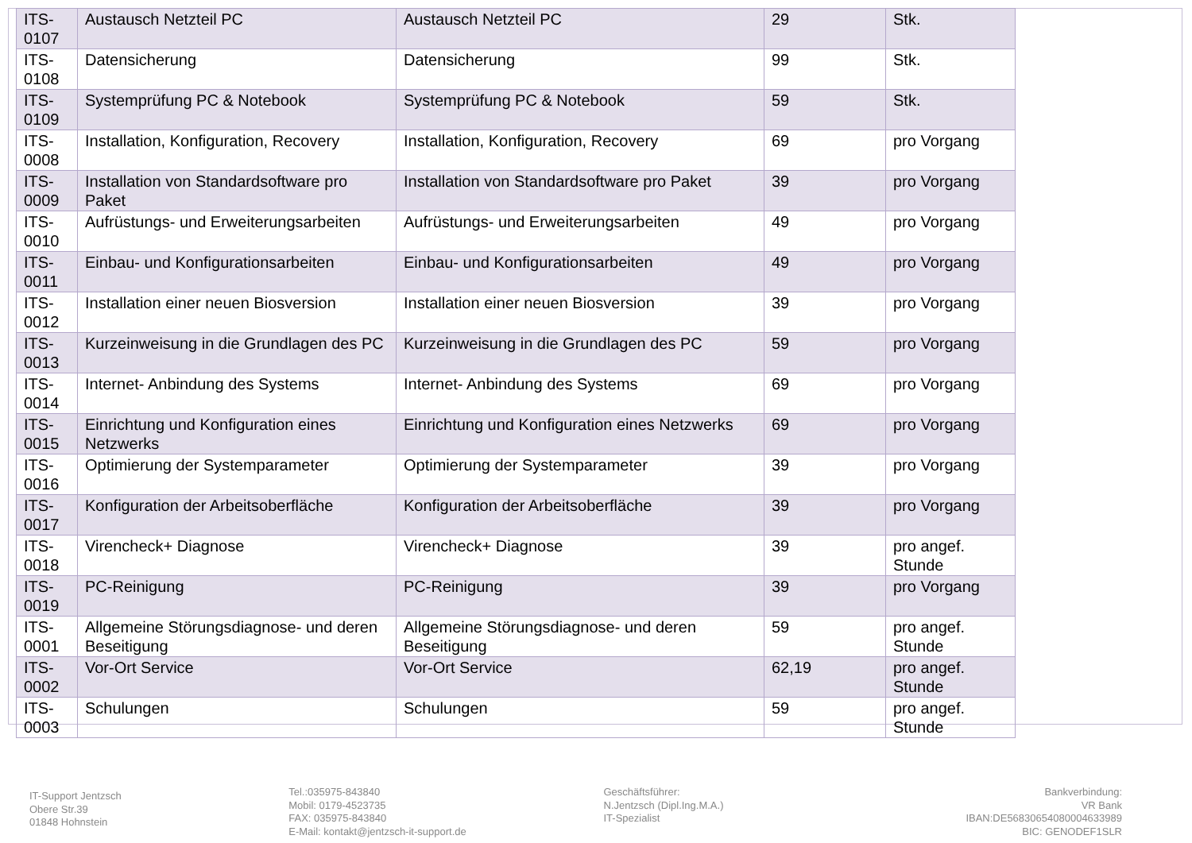| ITS-0107 | Austausch Netzteil PC | Austausch Netzteil PC | 29 | Stk. |
| ITS-0108 | Datensicherung | Datensicherung | 99 | Stk. |
| ITS-0109 | Systemprüfung PC & Notebook | Systemprüfung PC & Notebook | 59 | Stk. |
| ITS-0008 | Installation, Konfiguration, Recovery | Installation, Konfiguration, Recovery | 69 | pro Vorgang |
| ITS-0009 | Installation von Standardsoftware pro Paket | Installation von Standardsoftware pro Paket | 39 | pro Vorgang |
| ITS-0010 | Aufrüstungs- und Erweiterungsarbeiten | Aufrüstungs- und Erweiterungsarbeiten | 49 | pro Vorgang |
| ITS-0011 | Einbau- und Konfigurationsarbeiten | Einbau- und Konfigurationsarbeiten | 49 | pro Vorgang |
| ITS-0012 | Installation einer neuen Biosversion | Installation einer neuen Biosversion | 39 | pro Vorgang |
| ITS-0013 | Kurzeinweisung in die Grundlagen des PC | Kurzeinweisung in die Grundlagen des PC | 59 | pro Vorgang |
| ITS-0014 | Internet- Anbindung des Systems | Internet- Anbindung des Systems | 69 | pro Vorgang |
| ITS-0015 | Einrichtung und Konfiguration eines Netzwerks | Einrichtung und Konfiguration eines Netzwerks | 69 | pro Vorgang |
| ITS-0016 | Optimierung der Systemparameter | Optimierung der Systemparameter | 39 | pro Vorgang |
| ITS-0017 | Konfiguration der Arbeitsoberfläche | Konfiguration der Arbeitsoberfläche | 39 | pro Vorgang |
| ITS-0018 | Virencheck+ Diagnose | Virencheck+ Diagnose | 39 | pro angef. Stunde |
| ITS-0019 | PC-Reinigung | PC-Reinigung | 39 | pro Vorgang |
| ITS-0001 | Allgemeine Störungsdiagnose- und deren Beseitigung | Allgemeine Störungsdiagnose- und deren Beseitigung | 59 | pro angef. Stunde |
| ITS-0002 | Vor-Ort Service | Vor-Ort Service | 62,19 | pro angef. Stunde |
| ITS-0003 | Schulungen | Schulungen | 59 | pro angef. Stunde |
IT-Support Jentzsch
Obere Str.39
01848 Hohnstein
Tel.:035975-843840
Mobil: 0179-4523735
FAX: 035975-843840
E-Mail: kontakt@jentzsch-it-support.de
Geschäftsführer:
N.Jentzsch (Dipl.Ing.M.A.)
IT-Spezialist
Bankverbindung:
VR Bank
IBAN:DE56830654080004633989
BIC: GENODEF1SLR